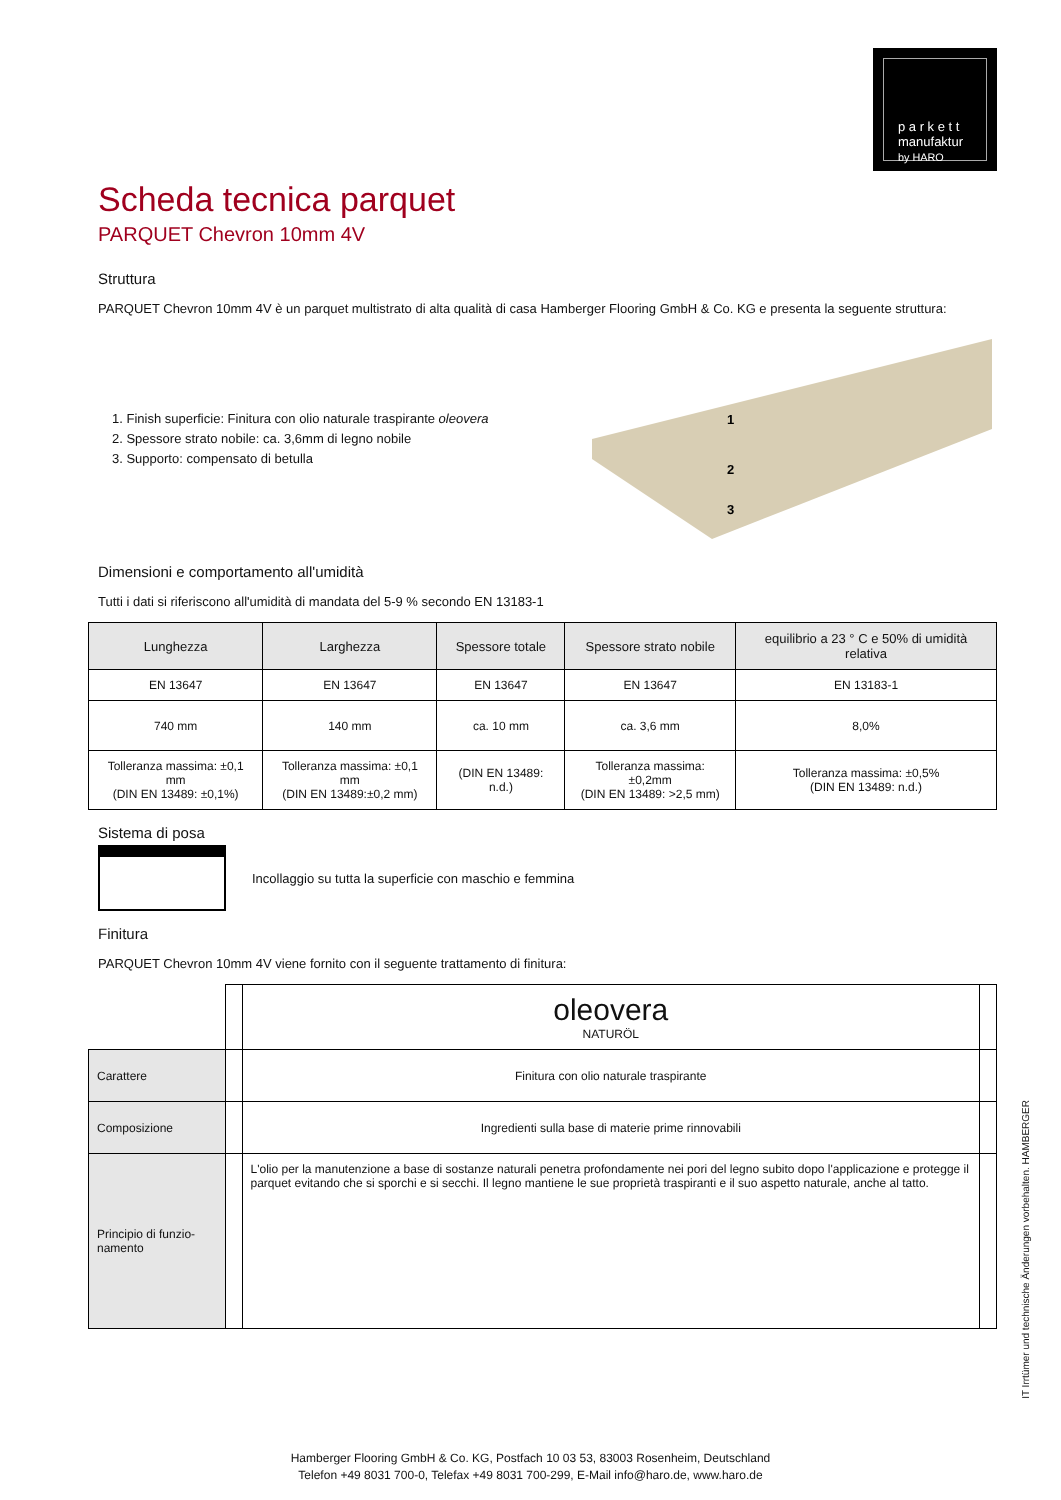p a r k e t t
manufaktur
by HARO
Scheda tecnica parquet
PARQUET Chevron 10mm 4V
Struttura
PARQUET Chevron 10mm 4V è un parquet multistrato di alta qualità di casa Hamberger Flooring GmbH & Co. KG e presenta la seguente struttura:
1. Finish superficie: Finitura con olio naturale traspirante oleovera
2. Spessore strato nobile: ca. 3,6mm di legno nobile
3. Supporto: compensato di betulla
1
2
3
Dimensioni e comportamento all'umidità
Tutti i dati si riferiscono all'umidità di mandata del 5-9 % secondo EN 13183-1
| Lunghezza | Larghezza | Spessore totale | Spessore strato nobile | equilibrio a 23 ° C e 50% di umidità relativa |
| --- | --- | --- | --- | --- |
| EN 13647 | EN 13647 | EN 13647 | EN 13647 | EN 13183-1 |
| 740 mm | 140 mm | ca. 10 mm | ca. 3,6 mm | 8,0% |
| Tolleranza massima: ±0,1 mm (DIN EN 13489: ±0,1%) | Tolleranza massima: ±0,1 mm (DIN EN 13489:±0,2 mm) | (DIN EN 13489: n.d.) | Tolleranza massima: ±0,2mm (DIN EN 13489: >2,5 mm) | Tolleranza massima: ±0,5% (DIN EN 13489: n.d.) |
Sistema di posa
Incollaggio su tutta la superficie con maschio e femmina
Finitura
PARQUET Chevron 10mm 4V viene fornito con il seguente trattamento di finitura:
| | | oleovera NATURÖL | |
| Carattere | | Finitura con olio naturale traspirante | |
| Composizione | | Ingredienti sulla base di materie prime rinnovabili | |
| Principio di funzio-namento | | L'olio per la manutenzione a base di sostanze naturali penetra profondamente nei pori del legno subito dopo l'applicazione e protegge il parquet evitando che si sporchi e si secchi. Il legno mantiene le sue proprietà traspiranti e il suo aspetto naturale, anche al tatto. | |
IT Irrtümer und technische Änderungen vorbehalten. HAMBERGER
Hamberger Flooring GmbH & Co. KG, Postfach 10 03 53, 83003 Rosenheim, Deutschland
Telefon +49 8031 700-0, Telefax +49 8031 700-299, E-Mail info@haro.de, www.haro.de